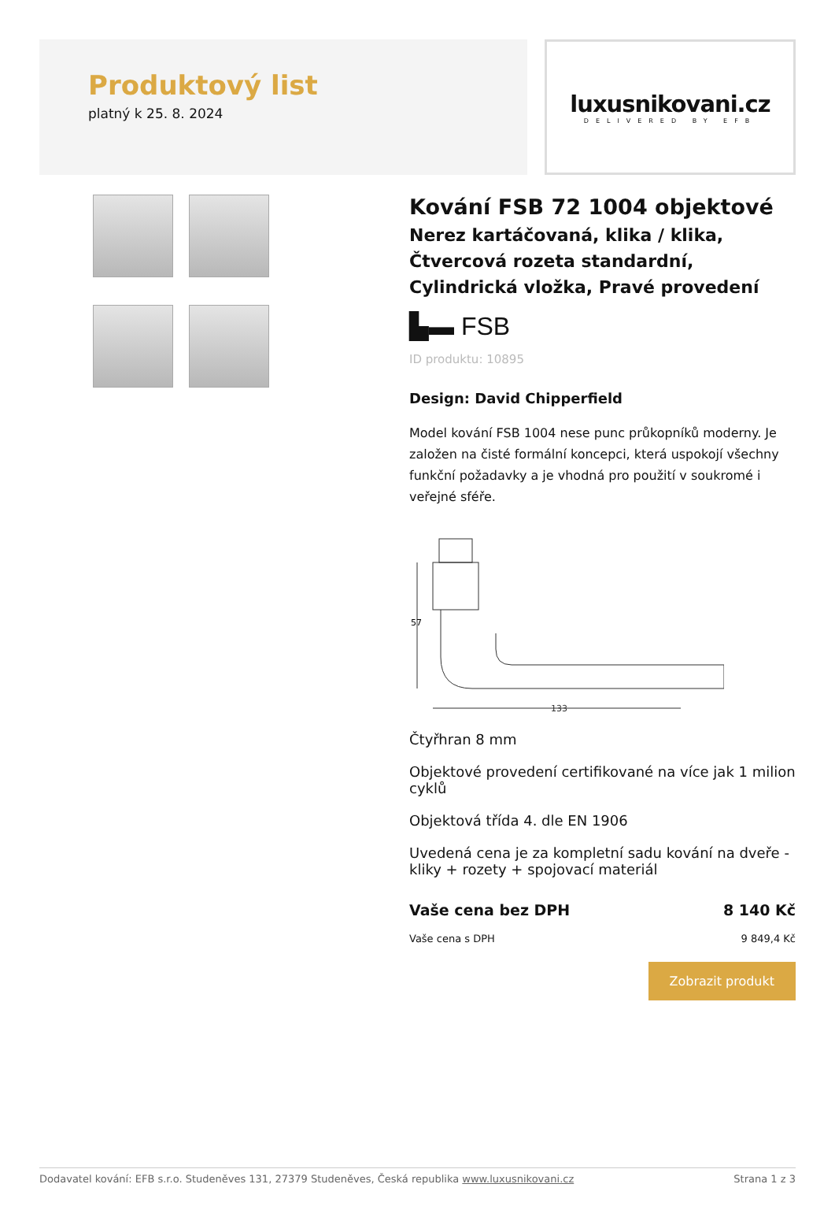Produktový list
platný k 25. 8. 2024
luxusnikovani.cz
DELIVERED BY EFB
Kování FSB 72 1004 objektové
Nerez kartáčovaná, klika / klika, Čtvercová rozeta standardní, Cylindrická vložka, Pravé provedení
▙▬ FSB
ID produktu: 10895
Design: David Chipperfield
Model kování FSB 1004 nese punc průkopníků moderny. Je založen na čisté formální koncepci, která uspokojí všechny funkční požadavky a je vhodná pro použití v soukromé i veřejné sféře.
57
133
Čtyřhran 8 mm
Objektové provedení certifikované na více jak 1 milion cyklů
Objektová třída 4. dle EN 1906
Uvedená cena je za kompletní sadu kování na dveře - kliky + rozety + spojovací materiál
Vaše cena bez DPH 8 140 Kč
Vaše cena s DPH 9 849,4 Kč
Zobrazit produkt
Dodavatel kování: EFB s.r.o. Studeněves 131, 27379 Studeněves, Česká republika www.luxusnikovani.cz Strana 1 z 3